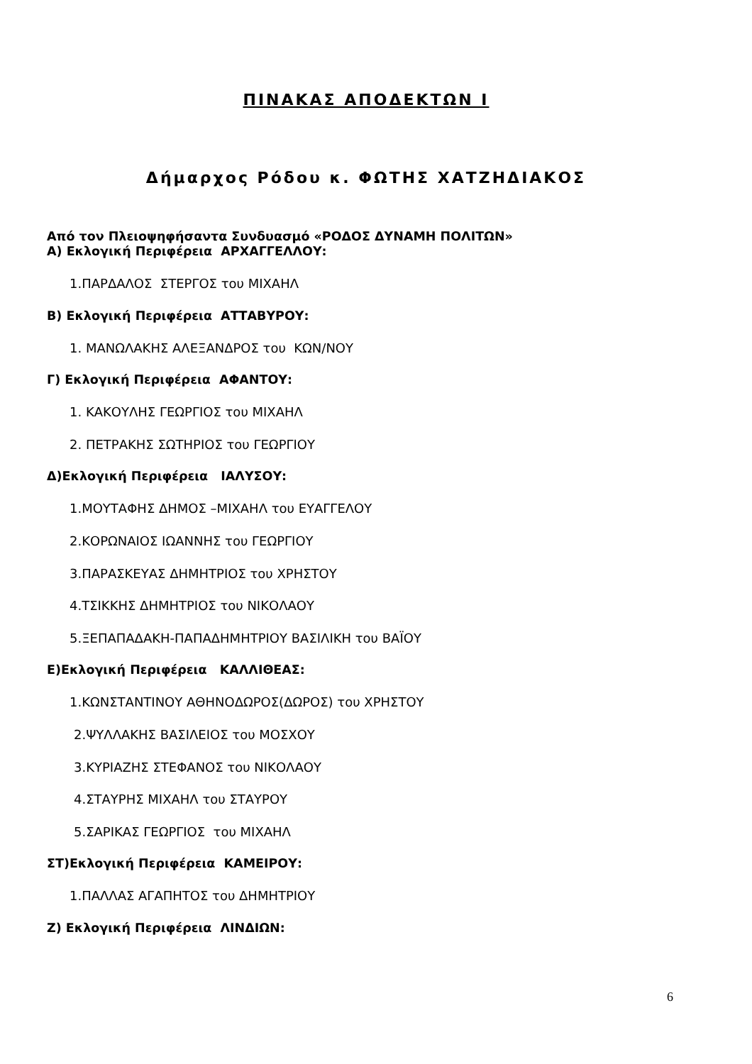ΠΙΝΑΚΑΣ ΑΠΟΔΕΚΤΩΝ Ι
Δήμαρχος Ρόδου κ. ΦΩΤΗΣ ΧΑΤΖΗΔΙΑΚΟΣ
Από τον Πλειοψηφήσαντα Συνδυασμό «ΡΟΔΟΣ ΔΥΝΑΜΗ ΠΟΛΙΤΩΝ»
Α) Εκλογική Περιφέρεια ΑΡΧΑΓΓΕΛΛΟΥ:
1.ΠΑΡΔΑΛΟΣ ΣΤΕΡΓΟΣ του ΜΙΧΑΗΛ
Β) Εκλογική Περιφέρεια ΑΤΤΑΒΥΡΟΥ:
1. ΜΑΝΩΛΑΚΗΣ ΑΛΕΞΑΝΔΡΟΣ του ΚΩΝ/ΝΟΥ
Γ) Εκλογική Περιφέρεια ΑΦΑΝΤΟΥ:
1. ΚΑΚΟΥΛΗΣ ΓΕΩΡΓΙΟΣ του ΜΙΧΑΗΛ
2. ΠΕΤΡΑΚΗΣ ΣΩΤΗΡΙΟΣ του ΓΕΩΡΓΙΟΥ
Δ)Εκλογική Περιφέρεια ΙΑΛΥΣΟΥ:
1.ΜΟΥΤΑΦΗΣ ΔΗΜΟΣ –ΜΙΧΑΗΛ του ΕΥΑΓΓΕΛΟΥ
2.ΚΟΡΩΝΑΙΟΣ ΙΩΑΝΝΗΣ του ΓΕΩΡΓΙΟΥ
3.ΠΑΡΑΣΚΕΥΑΣ ΔΗΜΗΤΡΙΟΣ του ΧΡΗΣΤΟΥ
4.ΤΣΙΚΚΗΣ ΔΗΜΗΤΡΙΟΣ του ΝΙΚΟΛΑΟΥ
5.ΞΕΠΑΠΑΔΑΚΗ-ΠΑΠΑΔΗΜΗΤΡΙΟΥ ΒΑΣΙΛΙΚΗ του ΒΑΪΟΥ
Ε)Εκλογική Περιφέρεια ΚΑΛΛΙΘΕΑΣ:
1.ΚΩΝΣΤΑΝΤΙΝΟΥ ΑΘΗΝΟΔΩΡΟΣ(ΔΩΡΟΣ) του ΧΡΗΣΤΟΥ
2.ΨΥΛΛΑΚΗΣ ΒΑΣΙΛΕΙΟΣ του ΜΟΣΧΟΥ
3.ΚΥΡΙΑΖΗΣ ΣΤΕΦΑΝΟΣ του ΝΙΚΟΛΑΟΥ
4.ΣΤΑΥΡΗΣ ΜΙΧΑΗΛ του ΣΤΑΥΡΟΥ
5.ΣΑΡΙΚΑΣ ΓΕΩΡΓΙΟΣ του ΜΙΧΑΗΛ
ΣΤ)Εκλογική Περιφέρεια ΚΑΜΕΙΡΟΥ:
1.ΠΑΛΛΑΣ ΑΓΑΠΗΤΟΣ του ΔΗΜΗΤΡΙΟΥ
Ζ) Εκλογική Περιφέρεια ΛΙΝΔΙΩΝ:
6